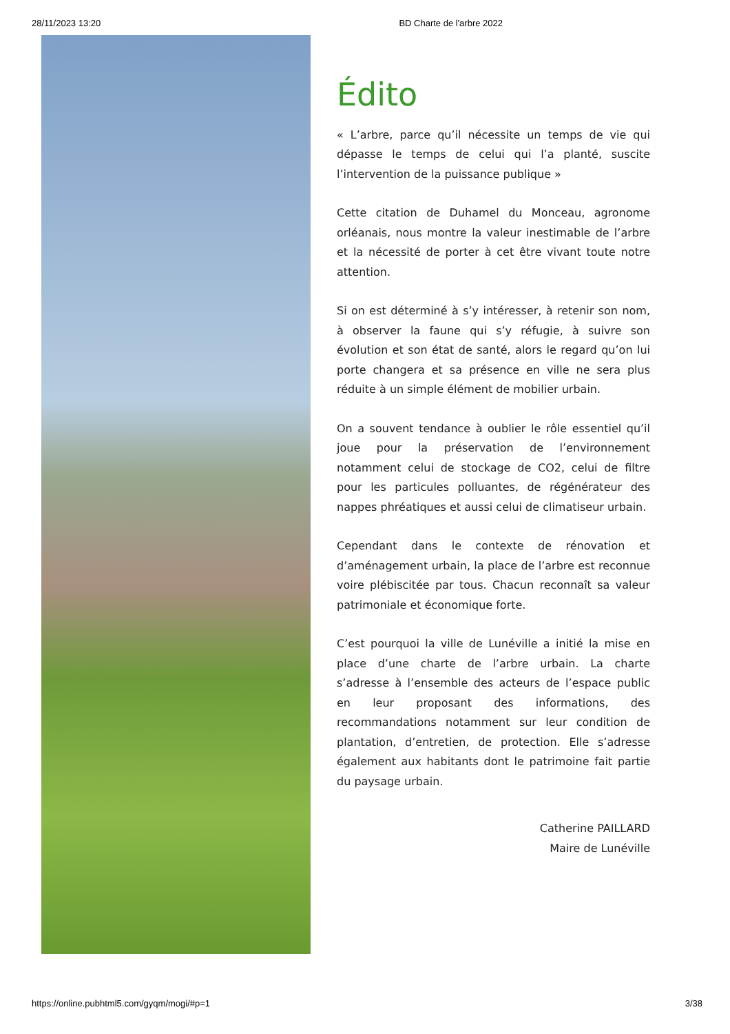28/11/2023 13:20 BD Charte de l'arbre 2022
Édito
« L’arbre, parce qu’il nécessite un temps de vie qui dépasse le temps de celui qui l’a planté, suscite l’intervention de la puissance publique »
Cette citation de Duhamel du Monceau, agronome orléanais, nous montre la valeur inestimable de l’arbre et la nécessité de porter à cet être vivant toute notre attention.
Si on est déterminé à s’y intéresser, à retenir son nom, à observer la faune qui s’y réfugie, à suivre son évolution et son état de santé, alors le regard qu’on lui porte changera et sa présence en ville ne sera plus réduite à un simple élément de mobilier urbain.
On a souvent tendance à oublier le rôle essentiel qu’il joue pour la préservation de l’environnement notamment celui de stockage de CO2, celui de filtre pour les particules polluantes, de régénérateur des nappes phréatiques et aussi celui de climatiseur urbain.
Cependant dans le contexte de rénovation et d’aménagement urbain, la place de l’arbre est reconnue voire plébiscitée par tous. Chacun reconnaît sa valeur patrimoniale et économique forte.
C’est pourquoi la ville de Lunéville a initié la mise en place d’une charte de l’arbre urbain. La charte s’adresse à l’ensemble des acteurs de l’espace public en leur proposant des informations, des recommandations notamment sur leur condition de plantation, d’entretien, de protection. Elle s’adresse également aux habitants dont le patrimoine fait partie du paysage urbain.
Catherine PAILLARD
Maire de Lunéville
https://online.pubhtml5.com/gyqm/mogi/#p=1 3/38